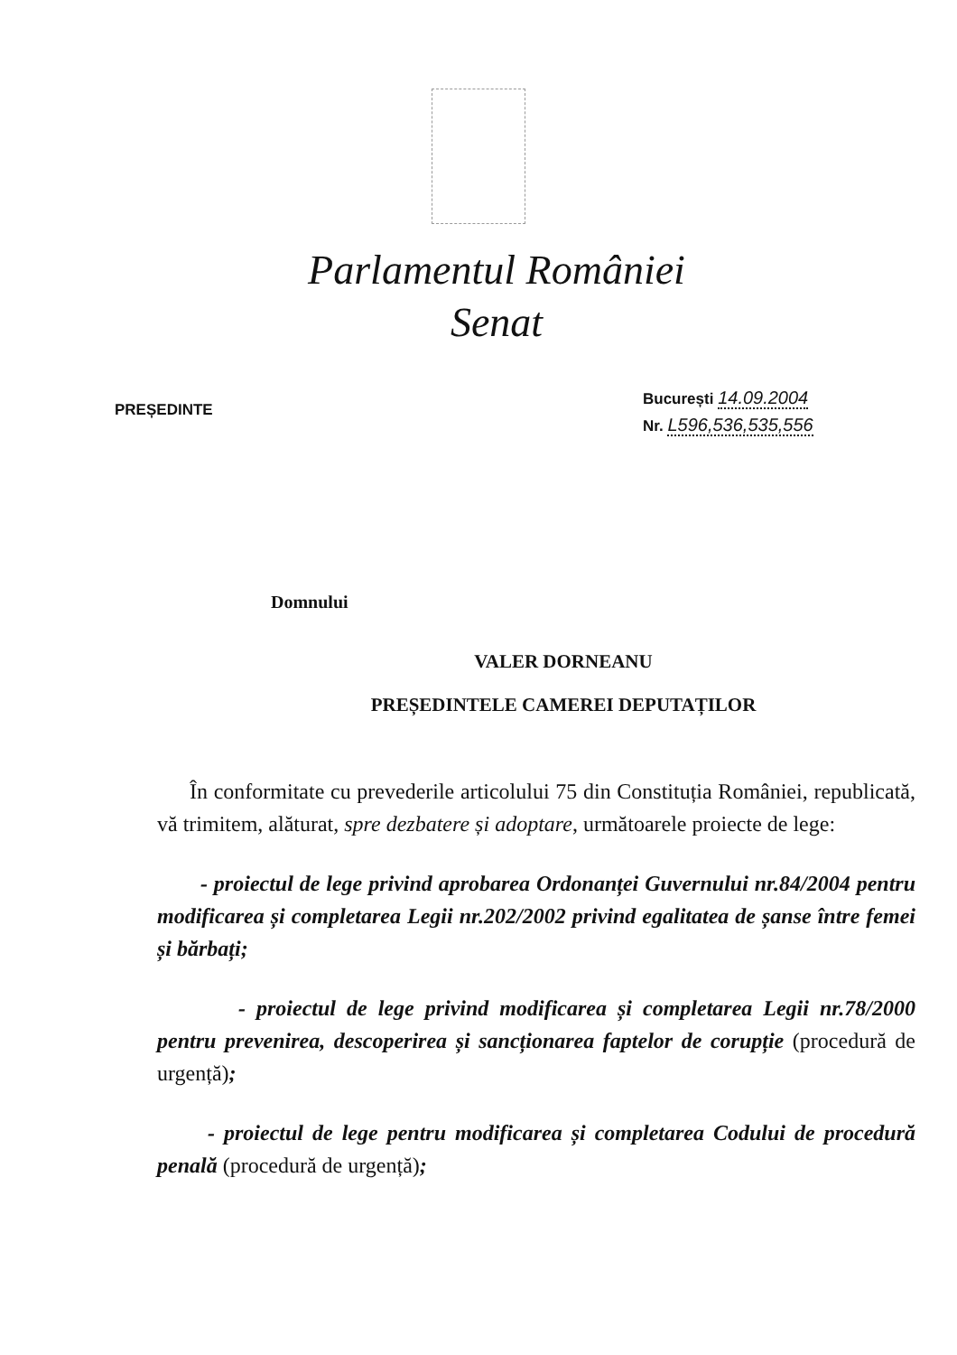Parlamentul României
Senat
PREȘEDINTE
București 14.09.2004
Nr. L596,536,535,556
Domnului
VALER DORNEANU
PREȘEDINTELE CAMEREI DEPUTAȚILOR
În conformitate cu prevederile articolului 75 din Constituția României, republicată, vă trimitem, alăturat, spre dezbatere și adoptare, următoarele proiecte de lege:
- proiectul de lege privind aprobarea Ordonanței Guvernului nr.84/2004 pentru modificarea și completarea Legii nr.202/2002 privind egalitatea de șanse între femei și bărbați;
- proiectul de lege privind modificarea și completarea Legii nr.78/2000 pentru prevenirea, descoperirea și sancționarea faptelor de corupție (procedură de urgență);
- proiectul de lege pentru modificarea și completarea Codului de procedură penală (procedură de urgență);